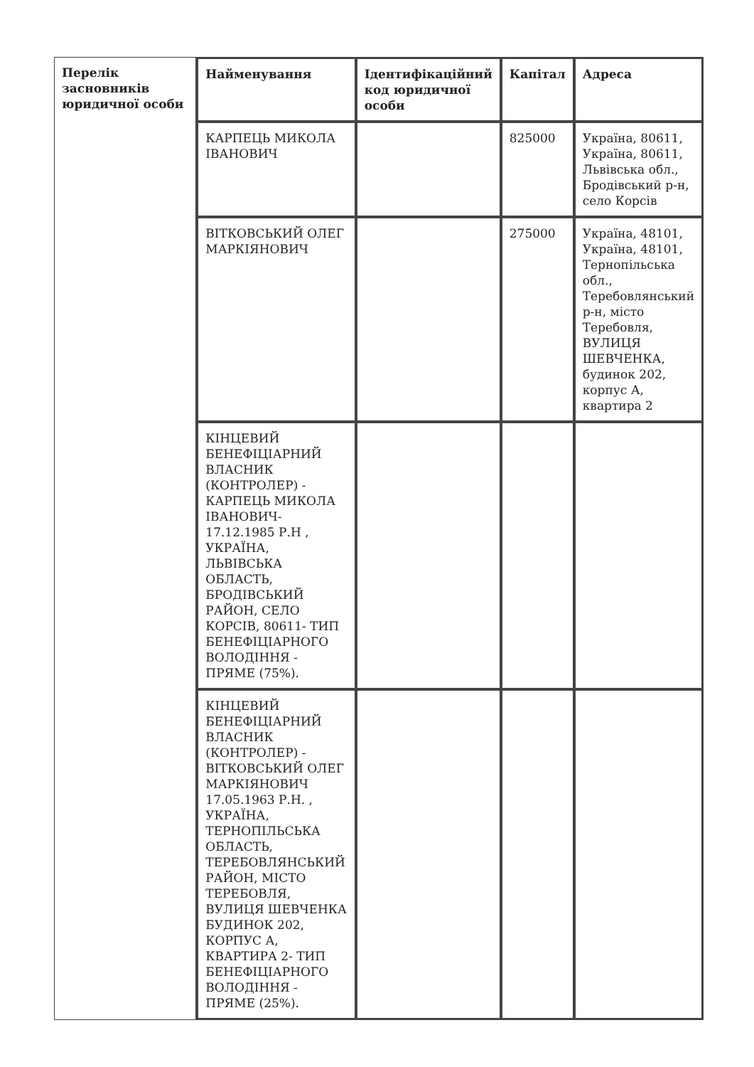| Перелік засновників юридичної особи | Найменування | Ідентифікаційний код юридичної особи | Капітал | Адреса |
| --- | --- | --- | --- | --- |
| | КАРПЕЦЬ МИКОЛА ІВАНОВИЧ | | 825000 | Україна, 80611, Україна, 80611, Львівська обл., Бродівський р-н, село Корсів |
| | ВІТКОВСЬКИЙ ОЛЕГ МАРКІЯНОВИЧ | | 275000 | Україна, 48101, Україна, 48101, Тернопільська обл., Теребовлянський р-н, місто Теребовля, ВУЛИЦЯ ШЕВЧЕНКА, будинок 202, корпус А, квартира 2 |
| | КІНЦЕВИЙ БЕНЕФІЦІАРНИЙ ВЛАСНИК (КОНТРОЛЕР) - КАРПЕЦЬ МИКОЛА ІВАНОВИЧ- 17.12.1985 Р.Н , УКРАЇНА, ЛЬВІВСЬКА ОБЛАСТЬ, БРОДІВСЬКИЙ РАЙОН, СЕЛО КОРСІВ, 80611- ТИП БЕНЕФІЦІАРНОГО ВОЛОДІННЯ - ПРЯМЕ (75%). | | | |
| | КІНЦЕВИЙ БЕНЕФІЦІАРНИЙ ВЛАСНИК (КОНТРОЛЕР) - ВІТКОВСЬКИЙ ОЛЕГ МАРКІЯНОВИЧ 17.05.1963 Р.Н. , УКРАЇНА, ТЕРНОПІЛЬСЬКА ОБЛАСТЬ, ТЕРЕБОВЛЯНСЬКИЙ РАЙОН, МІСТО ТЕРЕБОВЛЯ, ВУЛИЦЯ ШЕВЧЕНКА БУДИНОК 202, КОРПУС А, КВАРТИРА 2- ТИП БЕНЕФІЦІАРНОГО ВОЛОДІННЯ - ПРЯМЕ (25%). | | | |